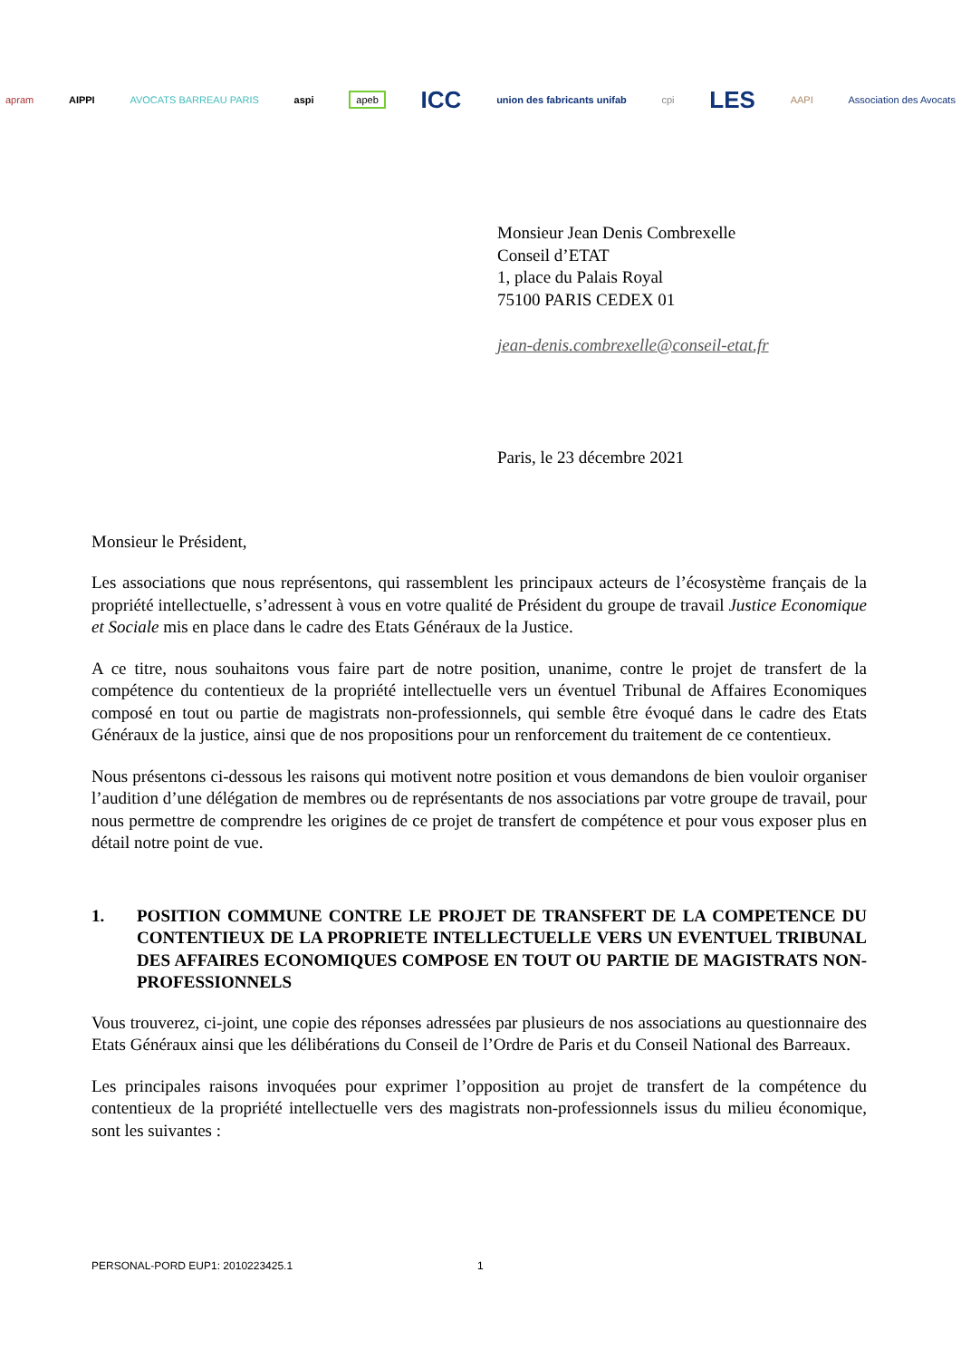apram AIPPI AVOCATS BARREAU PARIS aspi apeb ICC union des fabricants unifab cpi LES AAPI Association des Avocats
Monsieur Jean Denis Combrexelle
Conseil d’ETAT
1, place du Palais Royal
75100 PARIS CEDEX 01
jean-denis.combrexelle@conseil-etat.fr
Paris, le 23 décembre 2021
Monsieur le Président,
Les associations que nous représentons, qui rassemblent les principaux acteurs de l’écosystème français de la propriété intellectuelle, s’adressent à vous en votre qualité de Président du groupe de travail Justice Economique et Sociale mis en place dans le cadre des Etats Généraux de la Justice.
A ce titre, nous souhaitons vous faire part de notre position, unanime, contre le projet de transfert de la compétence du contentieux de la propriété intellectuelle vers un éventuel Tribunal de Affaires Economiques composé en tout ou partie de magistrats non-professionnels, qui semble être évoqué dans le cadre des Etats Généraux de la justice, ainsi que de nos propositions pour un renforcement du traitement de ce contentieux.
Nous présentons ci-dessous les raisons qui motivent notre position et vous demandons de bien vouloir organiser l’audition d’une délégation de membres ou de représentants de nos associations par votre groupe de travail, pour nous permettre de comprendre les origines de ce projet de transfert de compétence et pour vous exposer plus en détail notre point de vue.
1. POSITION COMMUNE CONTRE LE PROJET DE TRANSFERT DE LA COMPETENCE DU CONTENTIEUX DE LA PROPRIETE INTELLECTUELLE VERS UN EVENTUEL TRIBUNAL DES AFFAIRES ECONOMIQUES COMPOSE EN TOUT OU PARTIE DE MAGISTRATS NON-PROFESSIONNELS
Vous trouverez, ci-joint, une copie des réponses adressées par plusieurs de nos associations au questionnaire des Etats Généraux ainsi que les délibérations du Conseil de l’Ordre de Paris et du Conseil National des Barreaux.
Les principales raisons invoquées pour exprimer l’opposition au projet de transfert de la compétence du contentieux de la propriété intellectuelle vers des magistrats non-professionnels issus du milieu économique, sont les suivantes :
PERSONAL-PORD EUP1: 2010223425.1 1